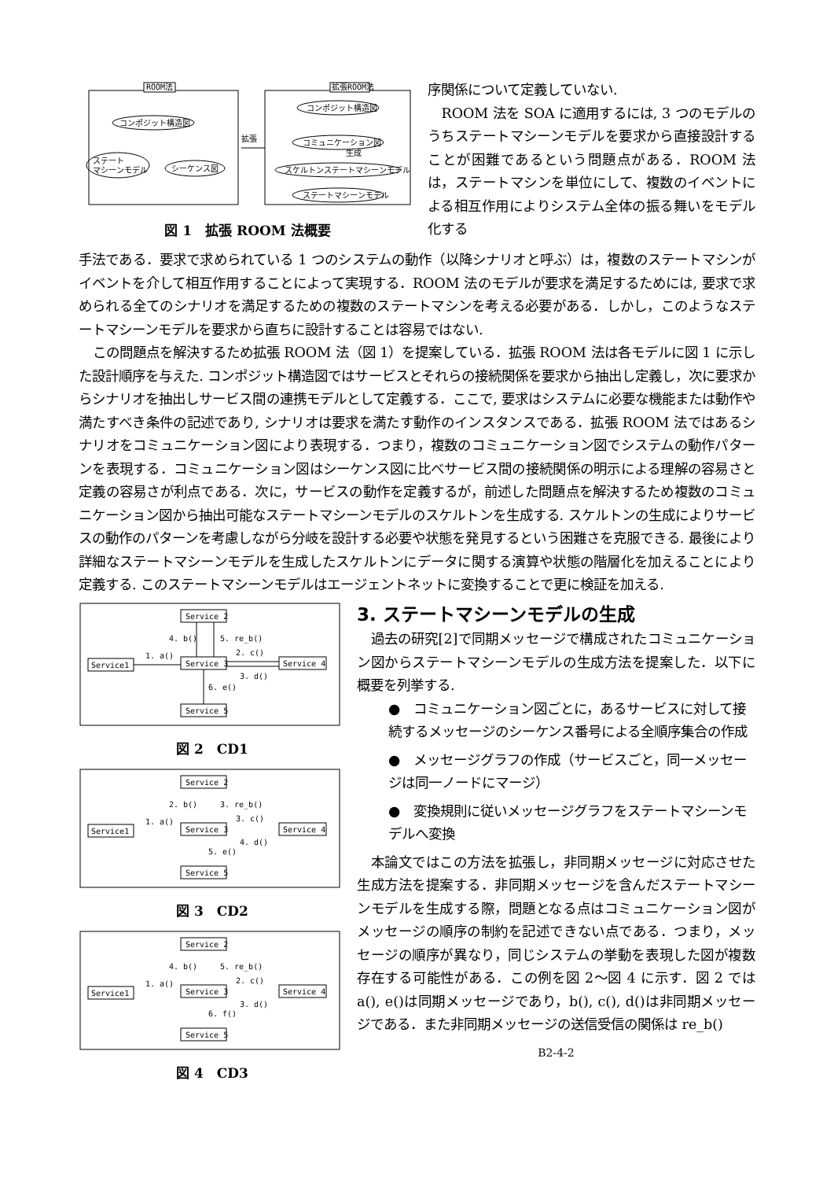ROOM法
コンポジット構造図
ステート
マシーンモデル
シーケンス図
拡張
拡張ROOM法
コンポジット構造図
コミュニケーション図
生成
スケルトンステートマシーンモデル
ステートマシーンモデル
図 1　拡張 ROOM 法概要
序関係について定義していない.
ROOM 法を SOA に適用するには, 3 つのモデルのうちステートマシーンモデルを要求から直接設計することが困難であるという問題点がある．ROOM 法は，ステートマシンを単位にして、複数のイベントによる相互作用によりシステム全体の振る舞いをモデル化する
手法である．要求で求められている 1 つのシステムの動作（以降シナリオと呼ぶ）は，複数のステートマシンがイベントを介して相互作用することによって実現する．ROOM 法のモデルが要求を満足するためには, 要求で求められる全てのシナリオを満足するための複数のステートマシンを考える必要がある．しかし，このようなステートマシーンモデルを要求から直ちに設計することは容易ではない.
この問題点を解決するため拡張 ROOM 法（図 1）を提案している．拡張 ROOM 法は各モデルに図 1 に示した設計順序を与えた. コンポジット構造図ではサービスとそれらの接続関係を要求から抽出し定義し，次に要求からシナリオを抽出しサービス間の連携モデルとして定義する．ここで, 要求はシステムに必要な機能または動作や満たすべき条件の記述であり, シナリオは要求を満たす動作のインスタンスである．拡張 ROOM 法ではあるシナリオをコミュニケーション図により表現する．つまり，複数のコミュニケーション図でシステムの動作パターンを表現する．コミュニケーション図はシーケンス図に比べサービス間の接続関係の明示による理解の容易さと定義の容易さが利点である．次に，サービスの動作を定義するが，前述した問題点を解決するため複数のコミュニケーション図から抽出可能なステートマシーンモデルのスケルトンを生成する. スケルトンの生成によりサービスの動作のパターンを考慮しながら分岐を設計する必要や状態を発見するという困難さを克服できる. 最後により詳細なステートマシーンモデルを生成したスケルトンにデータに関する演算や状態の階層化を加えることにより定義する. このステートマシーンモデルはエージェントネットに変換することで更に検証を加える.
Service 2
Service1
Service 3
Service 4
Service 5
4. b()
5. re_b()
1. a()
2. c()
3. d()
6. e()
図 2　CD1
Service 2
Service1
Service 3
Service 4
Service 5
2. b()
3. re_b()
1. a()
3. c()
4. d()
5. e()
図 3　CD2
Service 2
Service1
Service 3
Service 4
Service 5
4. b()
5. re_b()
1. a()
2. c()
3. d()
6. f()
図 4　CD3
3. ステートマシーンモデルの生成
過去の研究[2]で同期メッセージで構成されたコミュニケーション図からステートマシーンモデルの生成方法を提案した．以下に概要を列挙する.
●　コミュニケーション図ごとに，あるサービスに対して接続するメッセージのシーケンス番号による全順序集合の作成
●　メッセージグラフの作成（サービスごと，同一メッセージは同一ノードにマージ）
●　変換規則に従いメッセージグラフをステートマシーンモデルへ変換
本論文ではこの方法を拡張し，非同期メッセージに対応させた生成方法を提案する．非同期メッセージを含んだステートマシーンモデルを生成する際，問題となる点はコミュニケーション図がメッセージの順序の制約を記述できない点である．つまり，メッセージの順序が異なり，同じシステムの挙動を表現した図が複数存在する可能性がある．この例を図 2～図 4 に示す．図 2 では a(), e()は同期メッセージであり，b(), c(), d()は非同期メッセージである．また非同期メッセージの送信受信の関係は re_b()
B2-4-2